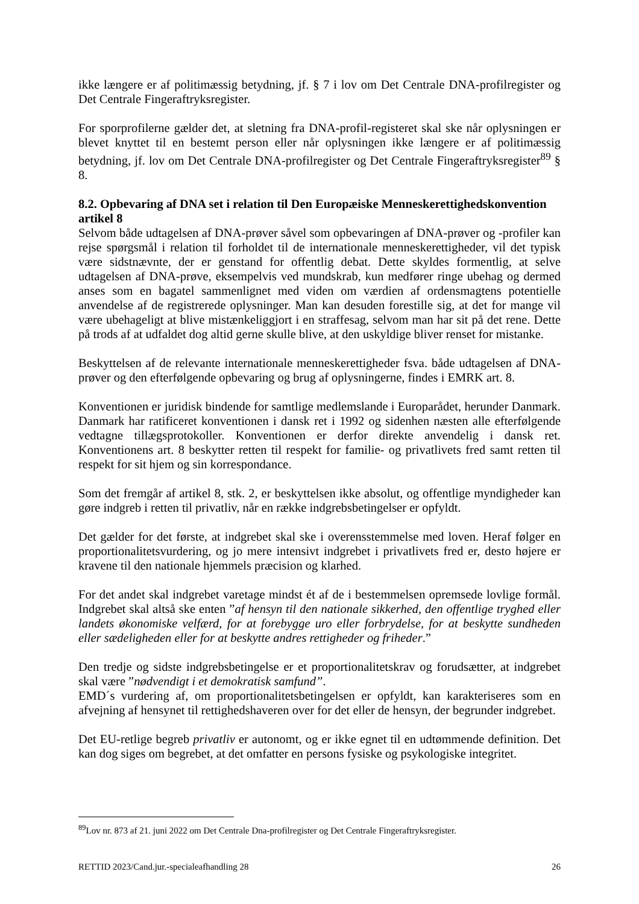ikke længere er af politimæssig betydning, jf. § 7 i lov om Det Centrale DNA-profilregister og Det Centrale Fingeraftryksregister.
For sporprofilerne gælder det, at sletning fra DNA-profil-registeret skal ske når oplysningen er blevet knyttet til en bestemt person eller når oplysningen ikke længere er af politimæssig betydning, jf. lov om Det Centrale DNA-profilregister og Det Centrale Fingeraftryksregister<sup>89</sup> § 8.
8.2. Opbevaring af DNA set i relation til Den Europæiske Menneskerettighedskonvention artikel 8
Selvom både udtagelsen af DNA-prøver såvel som opbevaringen af DNA-prøver og -profiler kan rejse spørgsmål i relation til forholdet til de internationale menneskerettigheder, vil det typisk være sidstnævnte, der er genstand for offentlig debat. Dette skyldes formentlig, at selve udtagelsen af DNA-prøve, eksempelvis ved mundskrab, kun medfører ringe ubehag og dermed anses som en bagatel sammenlignet med viden om værdien af ordensmagtens potentielle anvendelse af de registrerede oplysninger. Man kan desuden forestille sig, at det for mange vil være ubehageligt at blive mistænkeliggjort i en straffesag, selvom man har sit på det rene. Dette på trods af at udfaldet dog altid gerne skulle blive, at den uskyldige bliver renset for mistanke.
Beskyttelsen af de relevante internationale menneskerettigheder fsva. både udtagelsen af DNA-prøver og den efterfølgende opbevaring og brug af oplysningerne, findes i EMRK art. 8.
Konventionen er juridisk bindende for samtlige medlemslande i Europarådet, herunder Danmark. Danmark har ratificeret konventionen i dansk ret i 1992 og sidenhen næsten alle efterfølgende vedtagne tillægsprotokoller. Konventionen er derfor direkte anvendelig i dansk ret. Konventionens art. 8 beskytter retten til respekt for familie- og privatlivets fred samt retten til respekt for sit hjem og sin korrespondance.
Som det fremgår af artikel 8, stk. 2, er beskyttelsen ikke absolut, og offentlige myndigheder kan gøre indgreb i retten til privatliv, når en række indgrebsbetingelser er opfyldt.
Det gælder for det første, at indgrebet skal ske i overensstemmelse med loven. Heraf følger en proportionalitetsvurdering, og jo mere intensivt indgrebet i privatlivets fred er, desto højere er kravene til den nationale hjemmels præcision og klarhed.
For det andet skal indgrebet varetage mindst ét af de i bestemmelsen opremsede lovlige formål. Indgrebet skal altså ske enten ”af hensyn til den nationale sikkerhed, den offentlige tryghed eller landets økonomiske velfærd, for at forebygge uro eller forbrydelse, for at beskytte sundheden eller sædeligheden eller for at beskytte andres rettigheder og friheder.”
Den tredje og sidste indgrebsbetingelse er et proportionalitetskrav og forudsætter, at indgrebet skal være ”nødvendigt i et demokratisk samfund”.
EMD´s vurdering af, om proportionalitetsbetingelsen er opfyldt, kan karakteriseres som en afvejning af hensynet til rettighedshaveren over for det eller de hensyn, der begrunder indgrebet.
Det EU-retlige begreb privatliv er autonomt, og er ikke egnet til en udtømmende definition. Det kan dog siges om begrebet, at det omfatter en persons fysiske og psykologiske integritet.
<sup>89</sup> Lov nr. 873 af 21. juni 2022 om Det Centrale Dna-profilregister og Det Centrale Fingeraftryksregister.
RETTID 2023/Cand.jur.-specialeafhandling 28 26